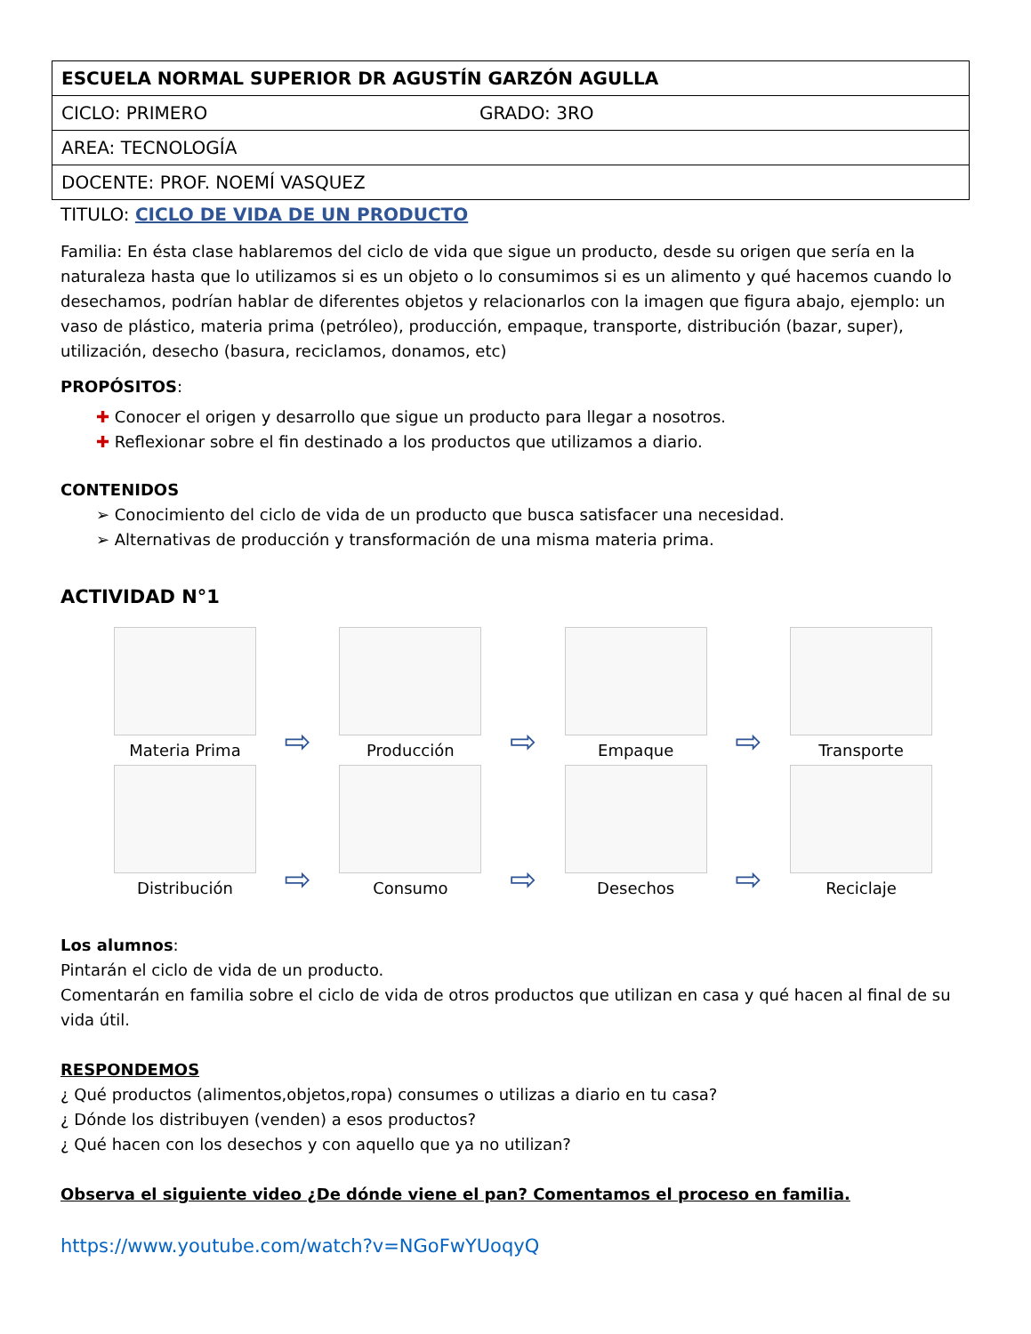| ESCUELA NORMAL SUPERIOR DR AGUSTÍN GARZÓN AGULLA | |
| CICLO: PRIMERO | GRADO: 3RO |
| AREA: TECNOLOGÍA | |
| DOCENTE: PROF. NOEMÍ VASQUEZ | |
TITULO: CICLO DE VIDA DE UN PRODUCTO
Familia: En ésta clase hablaremos del ciclo de vida que sigue un producto, desde su origen que sería en la naturaleza hasta que lo utilizamos si es un objeto o lo consumimos si es un alimento y qué hacemos cuando lo desechamos, podrían hablar de diferentes objetos y relacionarlos con la imagen que figura abajo, ejemplo: un vaso de plástico, materia prima (petróleo), producción, empaque, transporte, distribución (bazar, super), utilización, desecho (basura, reciclamos, donamos, etc)
PROPÓSITOS:
✚ Conocer el origen y desarrollo que sigue un producto para llegar a nosotros.
✚ Reflexionar sobre el fin destinado a los productos que utilizamos a diario.
CONTENIDOS
➢ Conocimiento del ciclo de vida de un producto que busca satisfacer una necesidad.
➢ Alternativas de producción y transformación de una misma materia prima.
ACTIVIDAD N°1
Materia Prima
⇨
Producción
⇨
Empaque
⇨
Transporte
Distribución
⇨
Consumo
⇨
Desechos
⇨
Reciclaje
Los alumnos:
Pintarán el ciclo de vida de un producto.
Comentarán en familia sobre el ciclo de vida de otros productos que utilizan en casa y qué hacen al final de su vida útil.
RESPONDEMOS
¿ Qué productos (alimentos,objetos,ropa) consumes o utilizas a diario en tu casa?
¿ Dónde los distribuyen (venden) a esos productos?
¿ Qué hacen con los desechos y con aquello que ya no utilizan?
Observa el siguiente video ¿De dónde viene el pan? Comentamos el proceso en familia.
https://www.youtube.com/watch?v=NGoFwYUoqyQ